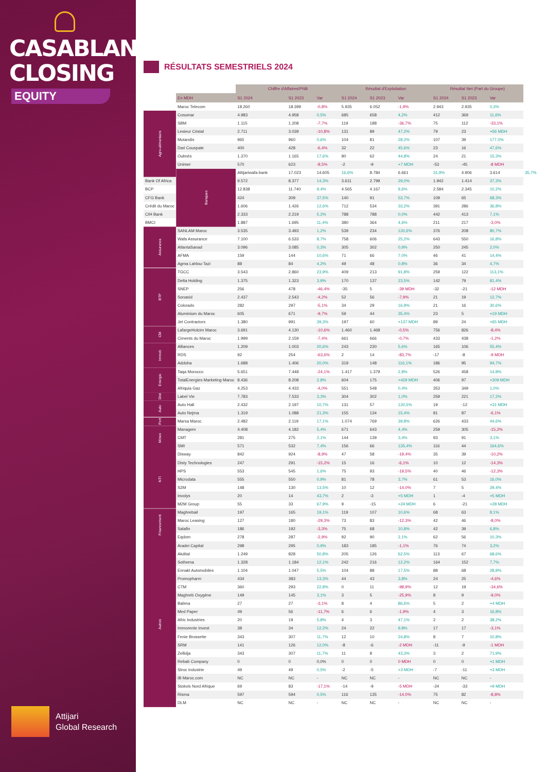CASABLANCA
CLOSING
EQUITY
Attijari
Global Research
RÉSULTATS SEMESTRIELS 2024
| | | Chiffre d'Affaires/PNB | | | Résultat d'Exploitation | | | Résultat Net (Part du Groupe) | | | |
| --- | --- | --- | --- | --- | --- | --- | --- | --- | --- | --- | --- |
| | En MDH | S1 2024 | S1 2023 | Var | S1 2024 | S1 2023 | Var | S1 2024 | S1 2023 | Var | |
| | Maroc Telecom | 18.260 | 18.399 | -0,8% | 5.935 | 6.052 | -1,9% | 2.943 | 2.935 | 0,3% | |
| Agro-alimentaire | Cosumar | 4.983 | 4.958 | 0,5% | 685 | 658 | 4,2% | 412 | 369 | 11,6% | |
| | SBM | 1.115 | 1.208 | -7,7% | 119 | 188 | -36,7% | 75 | 112 | -33,1% | |
| | Lesieur Cristal | 2.711 | 3.039 | -10,8% | 131 | 89 | 47,2% | 79 | 23 | +56 MDH | |
| | Mutandis | 965 | 960 | 0,6% | 104 | 81 | 28,2% | 107 | 39 | 177,0% | |
| | Dari Couspate | 400 | 428 | -6,4% | 32 | 22 | 45,6% | 23 | 16 | 47,6% | |
| | Oulmès | 1.370 | 1.165 | 17,6% | 90 | 62 | 44,8% | 24 | 21 | 15,3% | |
| | Unimer | 570 | 623 | -8,5% | -2 | -9 | +7 MDH | -53 | -45 | -8 MDH | |
| | Banques | Attijariwafa bank | 17.023 | 14.605 | 16,6% | 8.784 | 6.661 | 31,9% | 4.906 | 3.614 | 35,7% |
| Bank Of Africa | | 9.572 | 8.377 | 14,3% | 3.611 | 2.799 | 29,0% | 1.942 | 1.414 | 37,3% | |
| BCP | | 12.838 | 11.740 | 9,4% | 4.565 | 4.167 | 9,6% | 2.584 | 2.345 | 10,2% | |
| CFG Bank | | 424 | 309 | 37,5% | 140 | 91 | 53,7% | 109 | 65 | 68,3% | |
| Crédit du Maroc | | 1.606 | 1.426 | 12,6% | 712 | 534 | 33,2% | 391 | 286 | 36,8% | |
| CIH Bank | | 2.333 | 2.219 | 5,2% | 788 | 788 | 0,0% | 442 | 413 | 7,1% | |
| BMCI | | 1.887 | 1.695 | 11,4% | 380 | 364 | 4,6% | 211 | 217 | -3,0% | |
| Assurance | SANLAM Maroc | 3.535 | 3.493 | 1,2% | 539 | 234 | 130,6% | 376 | 208 | 80,7% | |
| | Wafa Assurance | 7.100 | 6.533 | 8,7% | 758 | 606 | 25,2% | 643 | 550 | 16,8% | |
| | AtlantaSanad | 3.096 | 3.085 | 0,3% | 305 | 302 | 0,9% | 250 | 245 | 2,0% | |
| | AFMA | 159 | 144 | 10,6% | 71 | 66 | 7,0% | 46 | 41 | 14,4% | |
| | Agma Lahlou-Tazi | 88 | 84 | 4,2% | 49 | 48 | 0,8% | 36 | 34 | 4,7% | |
| BTP | TGCC | 3.543 | 2.860 | 23,9% | 409 | 213 | 91,8% | 259 | 122 | 113,1% | |
| | Delta Holding | 1.375 | 1.323 | 3,9% | 170 | 137 | 23,5% | 142 | 79 | 81,4% | |
| | SNEP | 256 | 478 | -46,4% | -35 | 5 | -39 MDH | -32 | -21 | -12 MDH | |
| | Sonasid | 2.437 | 2.543 | -4,2% | 52 | 56 | -7,9% | 21 | 19 | 12,7% | |
| | Colorado | 282 | 297 | -5,1% | 34 | 29 | 16,9% | 21 | 16 | 30,6% | |
| | Aluminium du Maroc | 605 | 671 | -9,7% | 59 | 44 | 35,4% | 23 | 5 | +19 MDH | |
| | Jet Contractors | 1.380 | 991 | 39,3% | 197 | 60 | +137 MDH | 89 | 24 | +65 MDH | |
| CM | LafargeHolcim Maroc | 3.691 | 4.130 | -10,6% | 1.460 | 1.468 | -0,5% | 756 | 826 | -8,4% | |
| | Ciments du Maroc | 1.999 | 2.159 | -7,4% | 661 | 666 | -0,7% | 433 | 438 | -1,2% | |
| Immob | Alliances | 1.209 | 1.003 | 20,6% | 243 | 230 | 5,6% | 165 | 106 | 55,4% | |
| | RDS | 92 | 254 | -63,6% | 2 | 14 | -83,7% | -17 | -8 | -9 MDH | |
| | Addoha | 1.688 | 1.406 | 20,0% | 319 | 148 | 116,1% | 186 | 95 | 94,7% | |
| Energie | Taqa Morocco | 5.651 | 7.448 | -24,1% | 1.417 | 1.379 | 2,8% | 526 | 458 | 14,8% | |
| | TotalEnergies Marketing Maroc | 8.436 | 8.208 | 2,8% | 604 | 175 | +429 MDH | 406 | 97 | +309 MDH | |
| | Afriquia Gaz | 4.253 | 4.433 | -4,0% | 551 | 548 | 0,4% | 353 | 349 | 1,0% | |
| Dist | Label Vie | 7.783 | 7.533 | 3,3% | 304 | 302 | 1,0% | 259 | 221 | 17,2% | |
| Auto | Auto Hall | 2.432 | 2.197 | 10,7% | 131 | 57 | 130,5% | 19 | -12 | +31 MDH | |
| | Auto Nejma | 1.319 | 1.088 | 21,3% | 155 | 134 | 15,4% | 81 | 87 | -6,1% | |
| Port | Marsa Maroc | 2.482 | 2.119 | 17,1% | 1.074 | 769 | 39,8% | 626 | 433 | 44,6% | |
| Mines | Managem | 4.408 | 4.182 | 5,4% | 671 | 643 | 4,4% | 259 | 305 | -15,2% | |
| | CMT | 281 | 275 | 2,1% | 144 | 139 | 3,4% | 93 | 91 | 3,1% | |
| | SMI | 571 | 532 | 7,4% | 156 | 66 | 135,4% | 116 | 44 | 164,6% | |
| NTI | Disway | 842 | 924 | -8,9% | 47 | 58 | -19,4% | 35 | 39 | -10,2% | |
| | Disty Technologies | 247 | 291 | -15,2% | 15 | 16 | -6,1% | 10 | 12 | -14,3% | |
| | HPS | 553 | 545 | 1,6% | 75 | 93 | -19,5% | 40 | 46 | -12,3% | |
| | Microdata | 555 | 550 | 0,9% | 81 | 78 | 3,7% | 61 | 53 | 16,0% | |
| | S2M | 148 | 130 | 13,5% | 10 | 12 | -14,0% | 7 | 5 | 29,4% | |
| | Involys | 20 | 14 | 43,7% | 2 | -3 | +5 MDH | 1 | -4 | +5 MDH | |
| | M2M Group | 55 | 33 | 67,9% | 9 | -15 | +24 MDH | 6 | -21 | +28 MDH | |
| Financement | Maghrebail | 197 | 165 | 19,1% | 119 | 107 | 10,6% | 68 | 63 | 8,1% | |
| | Maroc Leasing | 127 | 180 | -29,3% | 73 | 83 | -12,3% | 42 | 46 | -8,0% | |
| | Salafin | 186 | 192 | -3,3% | 75 | 68 | 10,8% | 42 | 39 | 6,8% | |
| | Eqdom | 278 | 287 | -2,9% | 92 | 90 | 2,1% | 62 | 56 | 10,3% | |
| Autres | Aradei Capital | 298 | 295 | 0,9% | 183 | 185 | -1,1% | 76 | 74 | 3,2% | |
| | Akdital | 1.249 | 828 | 50,8% | 205 | 126 | 62,5% | 113 | 67 | 68,6% | |
| | Sothema | 1.328 | 1.184 | 12,1% | 242 | 216 | 12,2% | 164 | 152 | 7,7% | |
| | Ennakl Automobiles | 1.104 | 1.047 | 5,5% | 104 | 88 | 17,5% | 88 | 68 | 28,8% | |
| | Promopharm | 434 | 383 | 13,3% | 44 | 43 | 3,8% | 24 | 25 | -4,6% | |
| | CTM | 360 | 293 | 22,8% | 0 | 11 | -98,9% | 12 | 19 | -34,6% | |
| | Maghreb Oxygène | 149 | 145 | 3,1% | 3 | 5 | -25,9% | 8 | 9 | -9,0% | |
| | Balima | 27 | 27 | -3,1% | 8 | 4 | 86,6% | 5 | 2 | +4 MDH | |
| | Med Paper | 49 | 56 | -11,7% | 6 | 6 | -1,9% | 4 | 3 | 16,8% | |
| | Afric Industries | 20 | 19 | 5,8% | 4 | 3 | 47,1% | 2 | 2 | 38,2% | |
| | Immorente Invest | 38 | 34 | 12,2% | 24 | 22 | 9,8% | 17 | 17 | -3,1% | |
| | Fenie Brossette | 343 | 307 | 11,7% | 12 | 10 | 24,8% | 8 | 7 | 10,8% | |
| | SRM | 141 | 126 | 12,0% | -8 | -6 | -2 MDH | -11 | -9 | -1 MDH | |
| | Zellidja | 343 | 307 | 11,7% | 11 | 8 | 43,3% | 3 | 2 | 71,9% | |
| | Rebab Company | 0 | 0 | 0,0% | 0 | 0 | 0 MDH | 0 | 0 | +1 MDH | |
| | Stroc Industrie | 49 | 49 | 0,5% | -2 | -5 | +3 MDH | -7 | -11 | +3 MDH | |
| | IB Maroc.com | NC | NC | - | NC | NC | - | NC | NC | - | |
| | Stokvis Nord Afrique | 69 | 83 | -17,1% | -14 | -9 | -5 MDH | -24 | -33 | +9 MDH | |
| | Risma | 597 | 594 | 0,5% | 116 | 135 | -14,0% | 75 | 82 | -8,8% | |
| | DLM | NC | NC | - | NC | NC | - | NC | NC | - | |